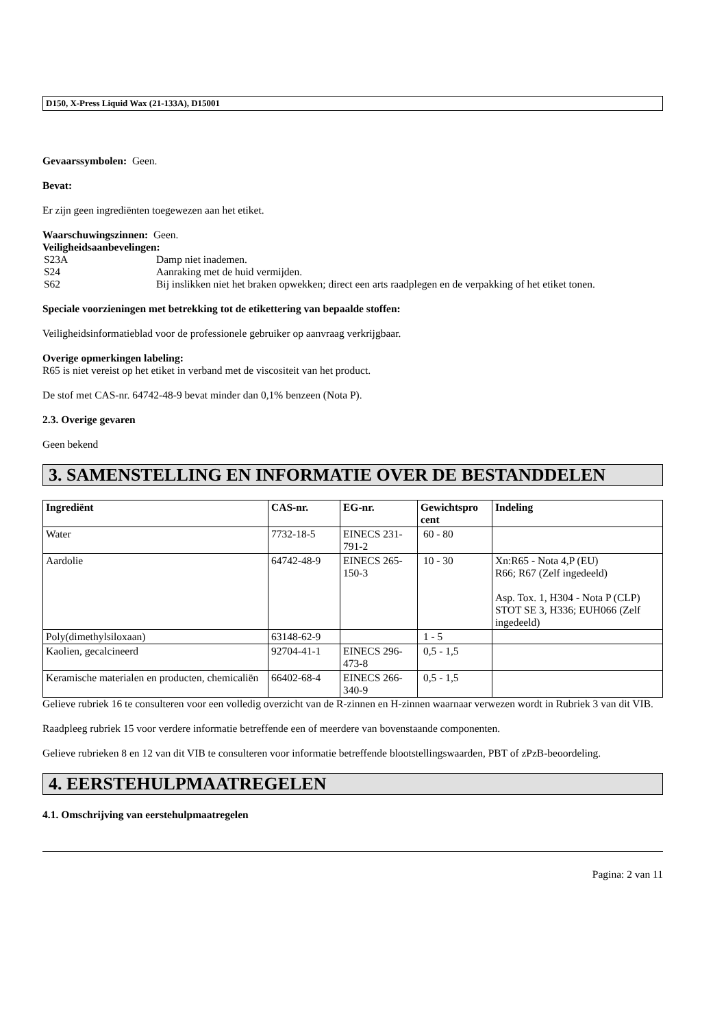D150, X-Press Liquid Wax (21-133A), D15001
Gevaarssymbolen: Geen.
Bevat:
Er zijn geen ingrediënten toegewezen aan het etiket.
Waarschuwingszinnen: Geen.
Veiligheidsaanbevelingen:
| S23A | Damp niet inademen. |
| S24 | Aanraking met de huid vermijden. |
| S62 | Bij inslikken niet het braken opwekken; direct een arts raadplegen en de verpakking of het etiket tonen. |
Speciale voorzieningen met betrekking tot de etikettering van bepaalde stoffen:
Veiligheidsinformatieblad voor de professionele gebruiker op aanvraag verkrijgbaar.
Overige opmerkingen labeling:
R65 is niet vereist op het etiket in verband met de viscositeit van het product.
De stof met CAS-nr. 64742-48-9 bevat minder dan 0,1% benzeen (Nota P).
2.3. Overige gevaren
Geen bekend
3. SAMENSTELLING EN INFORMATIE OVER DE BESTANDDELEN
| Ingrediënt | CAS-nr. | EG-nr. | Gewichtspro cent | Indeling |
| --- | --- | --- | --- | --- |
| Water | 7732-18-5 | EINECS 231-791-2 | 60 - 80 | |
| Aardolie | 64742-48-9 | EINECS 265-150-3 | 10 - 30 | Xn:R65 - Nota 4,P (EU) R66; R67 (Zelf ingedeeld) Asp. Tox. 1, H304 - Nota P (CLP) STOT SE 3, H336; EUH066 (Zelf ingedeeld) |
| Poly(dimethylsiloxaan) | 63148-62-9 | | 1 - 5 | |
| Kaolien, gecalcineerd | 92704-41-1 | EINECS 296-473-8 | 0,5 - 1,5 | |
| Keramische materialen en producten, chemicaliën | 66402-68-4 | EINECS 266-340-9 | 0,5 - 1,5 | |
Gelieve rubriek 16 te consulteren voor een volledig overzicht van de R-zinnen en H-zinnen waarnaar verwezen wordt in Rubriek 3 van dit VIB.
Raadpleeg rubriek 15 voor verdere informatie betreffende een of meerdere van bovenstaande componenten.
Gelieve rubrieken 8 en 12 van dit VIB te consulteren voor informatie betreffende blootstellingswaarden, PBT of zPzB-beoordeling.
4. EERSTEHULPMAATREGELEN
4.1. Omschrijving van eerstehulpmaatregelen
Pagina: 2 van 11